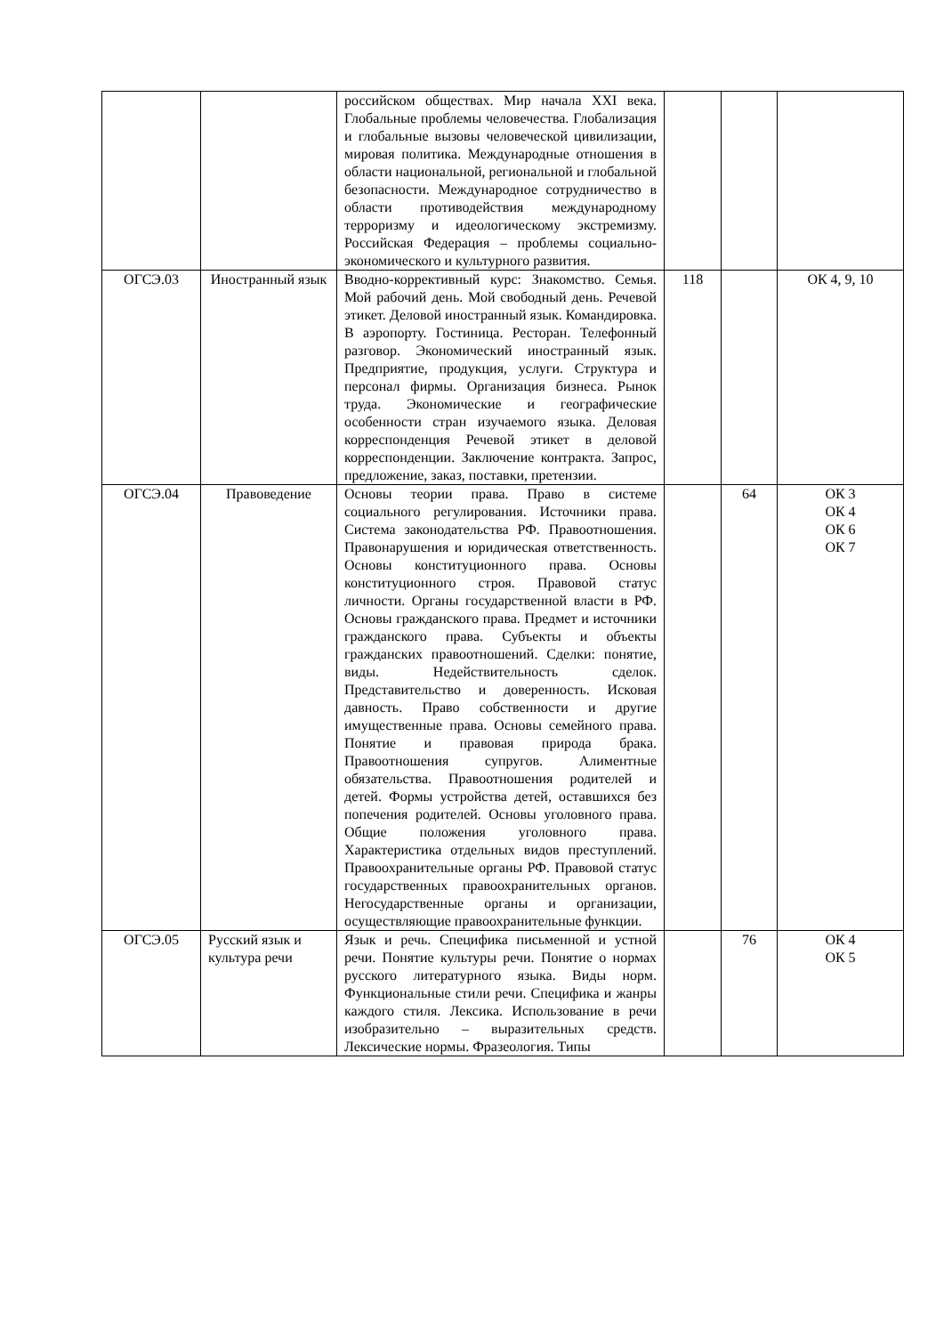| | | российском обществах. Мир начала XXI века. Глобальные проблемы человечества. Глобализация и глобальные вызовы человеческой цивилизации, мировая политика. Международные отношения в области национальной, региональной и глобальной безопасности. Международное сотрудничество в области противодействия международному терроризму и идеологическому экстремизму. Российская Федерация – проблемы социально-экономического и культурного развития. | | | |
| ОГСЭ.03 | Иностранный язык | Вводно-коррективный курс: Знакомство. Семья. Мой рабочий день. Мой свободный день. Речевой этикет. Деловой иностранный язык. Командировка. В аэропорту. Гостиница. Ресторан. Телефонный разговор. Экономический иностранный язык. Предприятие, продукция, услуги. Структура и персонал фирмы. Организация бизнеса. Рынок труда. Экономические и географические особенности стран изучаемого языка. Деловая корреспонденция Речевой этикет в деловой корреспонденции. Заключение контракта. Запрос, предложение, заказ, поставки, претензии. | 118 | | ОК 4, 9, 10 |
| ОГСЭ.04 | Правоведение | Основы теории права. Право в системе социального регулирования. Источники права. Система законодательства РФ. Правоотношения. Правонарушения и юридическая ответственность. Основы конституционного права. Основы конституционного строя. Правовой статус личности. Органы государственной власти в РФ. Основы гражданского права. Предмет и источники гражданского права. Субъекты и объекты гражданских правоотношений. Сделки: понятие, виды. Недействительность сделок. Представительство и доверенность. Исковая давность. Право собственности и другие имущественные права. Основы семейного права. Понятие и правовая природа брака. Правоотношения супругов. Алиментные обязательства. Правоотношения родителей и детей. Формы устройства детей, оставшихся без попечения родителей. Основы уголовного права. Общие положения уголовного права. Характеристика отдельных видов преступлений. Правоохранительные органы РФ. Правовой статус государственных правоохранительных органов. Негосударственные органы и организации, осуществляющие правоохранительные функции. | | 64 | ОК 3 ОК 4 ОК 6 ОК 7 |
| ОГСЭ.05 | Русский язык и культура речи | Язык и речь. Специфика письменной и устной речи. Понятие культуры речи. Понятие о нормах русского литературного языка. Виды норм. Функциональные стили речи. Специфика и жанры каждого стиля. Лексика. Использование в речи изобразительно – выразительных средств. Лексические нормы. Фразеология. Типы | | 76 | ОК 4 ОК 5 |